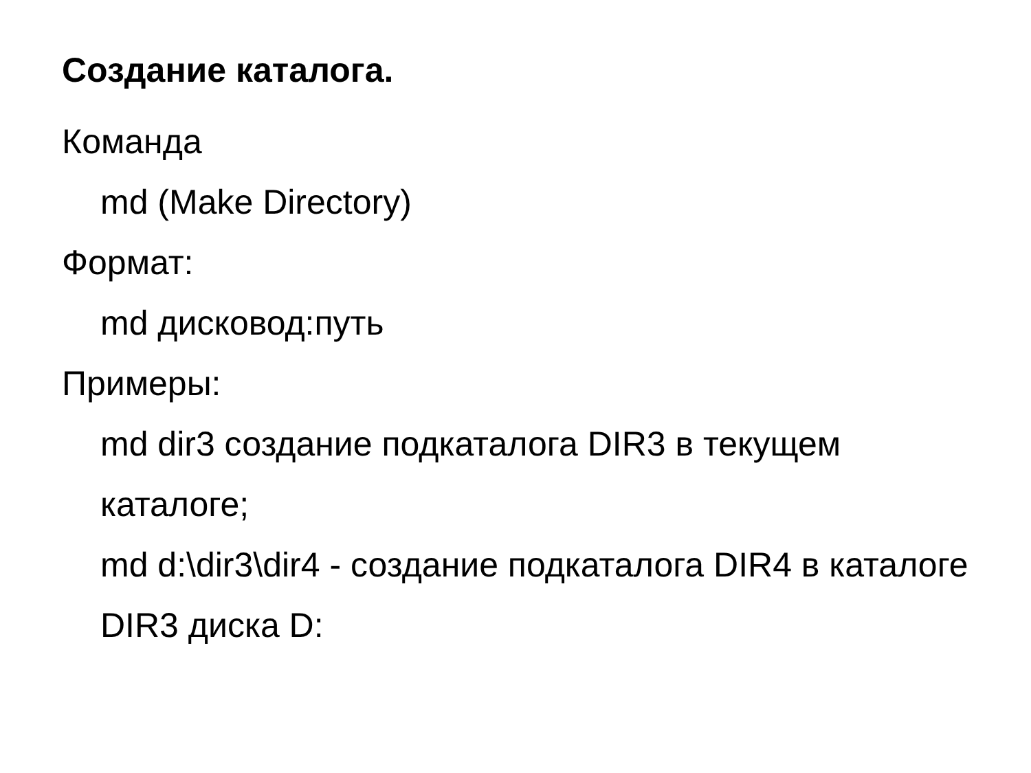Создание каталога.
Команда
md (Make Directory)
Формат:
md дисковод:путь
Примеры:
md dir3 создание подкаталога DIR3 в текущем каталоге;
md d:\dir3\dir4 - создание подкаталога DIR4 в каталоге DIR3 диска D: